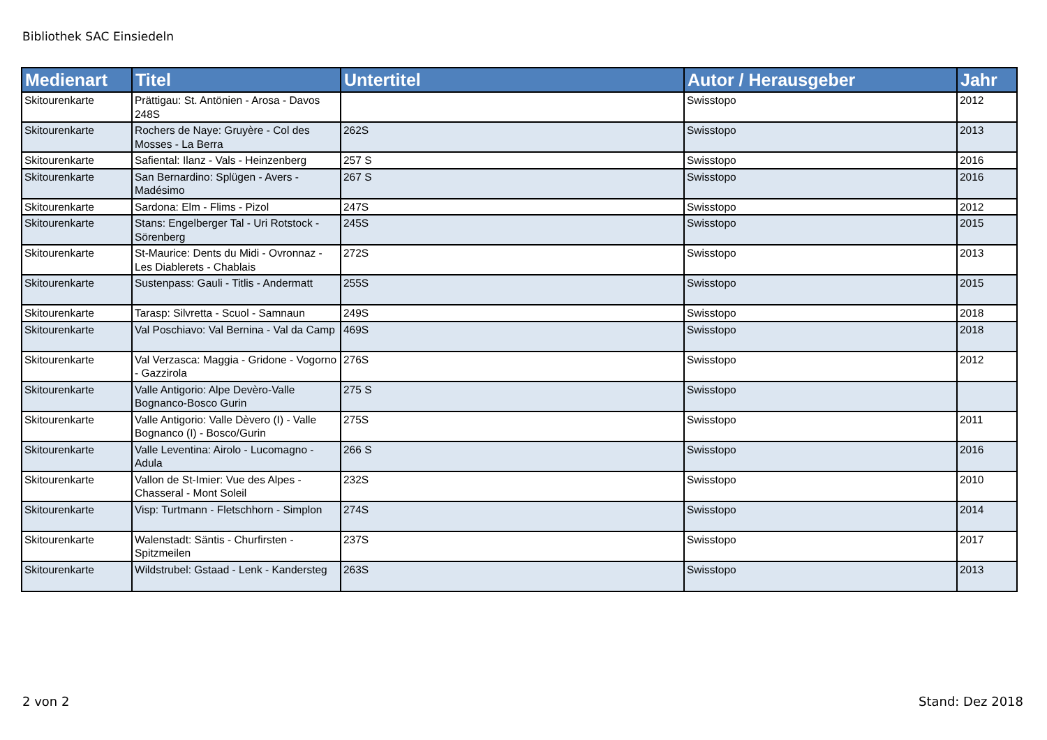Bibliothek SAC Einsiedeln
| Medienart | Titel | Untertitel | Autor / Herausgeber | Jahr |
| --- | --- | --- | --- | --- |
| Skitourenkarte | Prättigau: St. Antönien - Arosa - Davos 248S | | Swisstopo | 2012 |
| Skitourenkarte | Rochers de Naye: Gruyère - Col des Mosses - La Berra | 262S | Swisstopo | 2013 |
| Skitourenkarte | Safiental: Ilanz - Vals - Heinzenberg | 257 S | Swisstopo | 2016 |
| Skitourenkarte | San Bernardino: Splügen - Avers - Madésimo | 267 S | Swisstopo | 2016 |
| Skitourenkarte | Sardona: Elm - Flims - Pizol | 247S | Swisstopo | 2012 |
| Skitourenkarte | Stans: Engelberger Tal - Uri Rotstock - Sörenberg | 245S | Swisstopo | 2015 |
| Skitourenkarte | St-Maurice: Dents du Midi - Ovronnaz - Les Diablerets - Chablais | 272S | Swisstopo | 2013 |
| Skitourenkarte | Sustenpass: Gauli - Titlis - Andermatt | 255S | Swisstopo | 2015 |
| Skitourenkarte | Tarasp: Silvretta - Scuol - Samnaun | 249S | Swisstopo | 2018 |
| Skitourenkarte | Val Poschiavo: Val Bernina - Val da Camp | 469S | Swisstopo | 2018 |
| Skitourenkarte | Val Verzasca: Maggia - Gridone - Vogorno - Gazzirola | 276S | Swisstopo | 2012 |
| Skitourenkarte | Valle Antigorio: Alpe Devèro-Valle Bognanco-Bosco Gurin | 275 S | Swisstopo | |
| Skitourenkarte | Valle Antigorio: Valle Dèvero (I) - Valle Bognanco (I) - Bosco/Gurin | 275S | Swisstopo | 2011 |
| Skitourenkarte | Valle Leventina: Airolo - Lucomagno - Adula | 266 S | Swisstopo | 2016 |
| Skitourenkarte | Vallon de St-Imier: Vue des Alpes - Chasseral - Mont Soleil | 232S | Swisstopo | 2010 |
| Skitourenkarte | Visp: Turtmann - Fletschhorn - Simplon | 274S | Swisstopo | 2014 |
| Skitourenkarte | Walenstadt: Säntis - Churfirsten - Spitzmeilen | 237S | Swisstopo | 2017 |
| Skitourenkarte | Wildstrubel: Gstaad - Lenk - Kandersteg | 263S | Swisstopo | 2013 |
2 von 2 Stand: Dez 2018